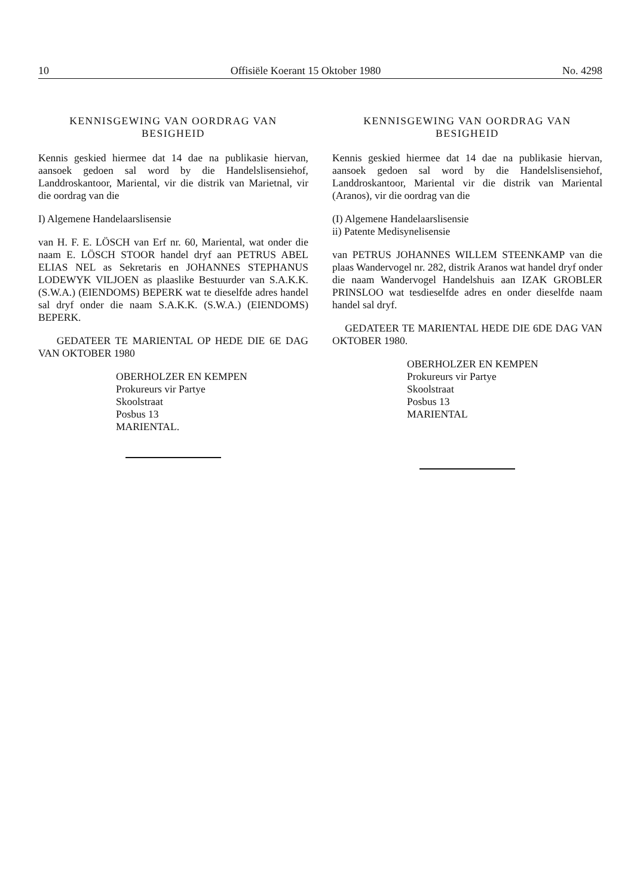10 Offisiële Koerant 15 Oktober 1980 No. 4298
KENNISGEWING VAN OORDRAG VAN BESIGHEID
Kennis geskied hiermee dat 14 dae na publikasie hiervan, aansoek gedoen sal word by die Handelslisensiehof, Landdroskantoor, Mariental, vir die distrik van Marietnal, vir die oordrag van die
I) Algemene Handelaarslisensie
van H. F. E. LÖSCH van Erf nr. 60, Mariental, wat onder die naam E. LÖSCH STOOR handel dryf aan PETRUS ABEL ELIAS NEL as Sekretaris en JOHANNES STEPHANUS LODEWYK VILJOEN as plaaslike Bestuurder van S.A.K.K. (S.W.A.) (EIENDOMS) BEPERK wat te dieselfde adres handel sal dryf onder die naam S.A.K.K. (S.W.A.) (EIENDOMS) BEPERK.
GEDATEER TE MARIENTAL OP HEDE DIE 6E DAG VAN OKTOBER 1980
OBERHOLZER EN KEMPEN
Prokureurs vir Partye
Skoolstraat
Posbus 13
MARIENTAL.
KENNISGEWING VAN OORDRAG VAN BESIGHEID
Kennis geskied hiermee dat 14 dae na publikasie hiervan, aansoek gedoen sal word by die Handelslisensiehof, Landdroskantoor, Mariental vir die distrik van Mariental (Aranos), vir die oordrag van die
(I) Algemene Handelaarslisensie
ii) Patente Medisynelisensie
van PETRUS JOHANNES WILLEM STEENKAMP van die plaas Wandervogel nr. 282, distrik Aranos wat handel dryf onder die naam Wandervogel Handelshuis aan IZAK GROBLER PRINSLOO wat tesdieselfde adres en onder dieselfde naam handel sal dryf.
GEDATEER TE MARIENTAL HEDE DIE 6DE DAG VAN OKTOBER 1980.
OBERHOLZER EN KEMPEN
Prokureurs vir Partye
Skoolstraat
Posbus 13
MARIENTAL